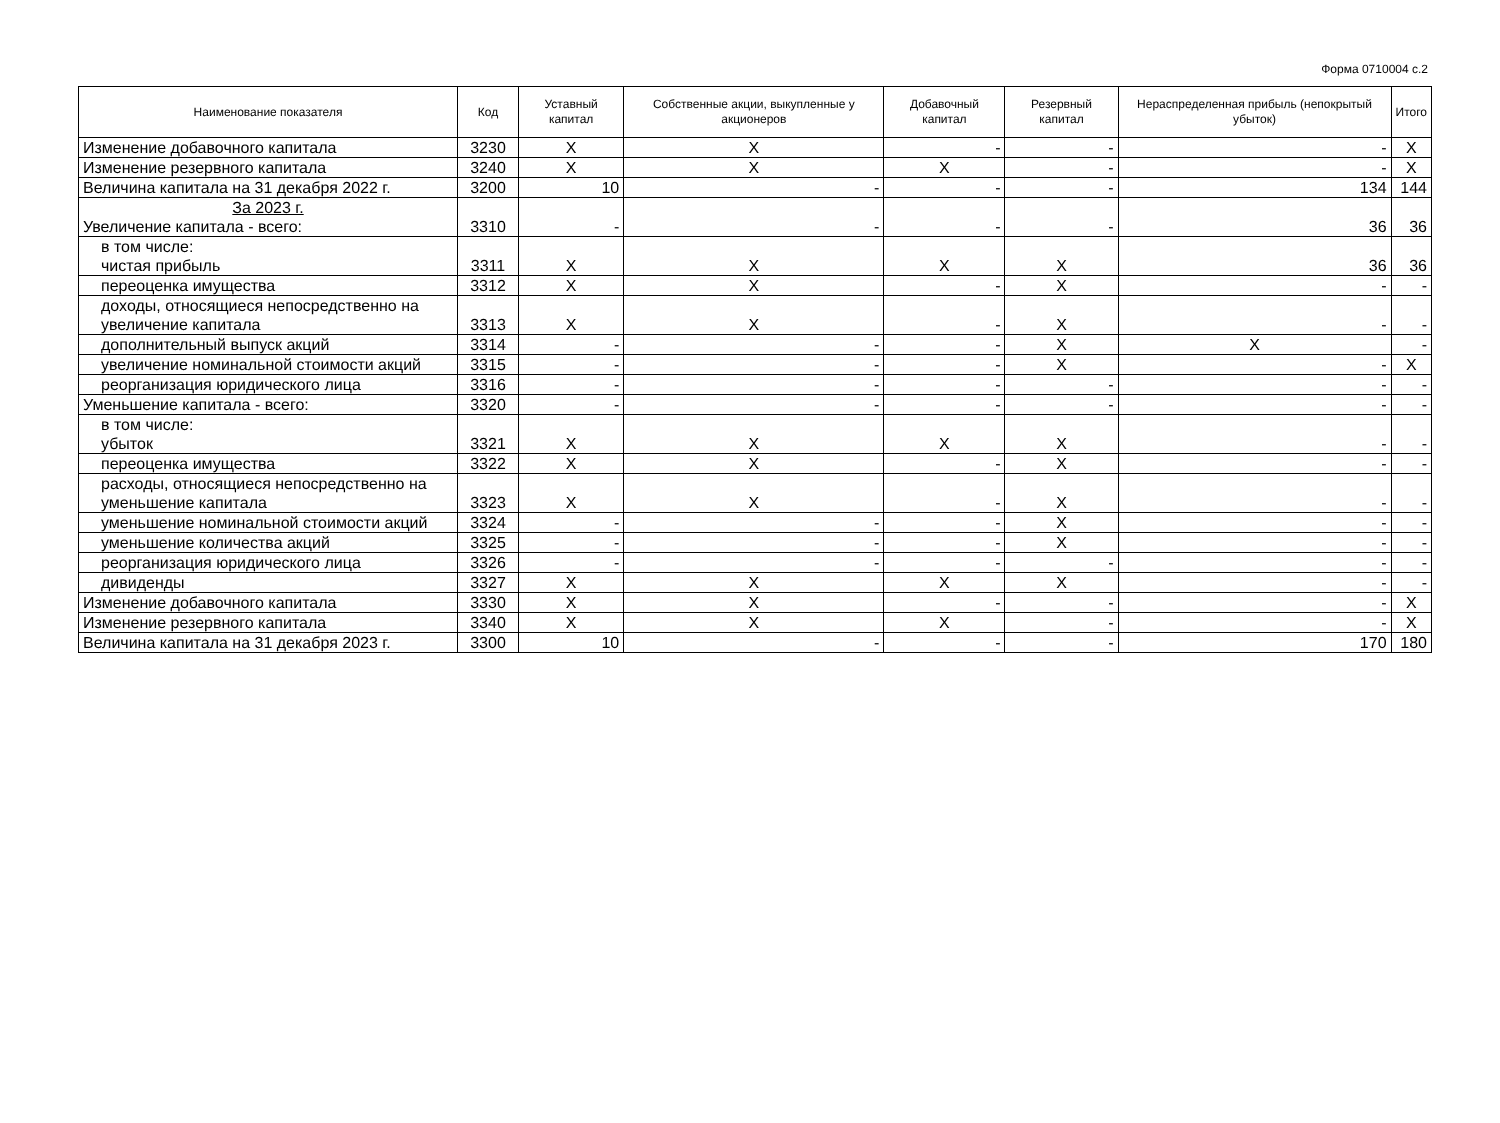Форма 0710004 с.2
| Наименование показателя | Код | Уставный капитал | Собственные акции, выкупленные у акционеров | Добавочный капитал | Резервный капитал | Нераспределенная прибыль (непокрытый убыток) | Итого |
| --- | --- | --- | --- | --- | --- | --- | --- |
| Изменение добавочного капитала | 3230 | X | X | - | - | - | X |
| Изменение резервного капитала | 3240 | X | X | X | - | - | X |
| Величина капитала на 31 декабря 2022 г. | 3200 | 10 | - | - | - | 134 | 144 |
| За 2023 г. Увеличение капитала - всего: | 3310 | - | - | - | - | 36 | 36 |
| в том числе: чистая прибыль | 3311 | X | X | X | X | 36 | 36 |
| переоценка имущества | 3312 | X | X | - | X | - | - |
| доходы, относящиеся непосредственно на увеличение капитала | 3313 | X | X | - | X | - | - |
| дополнительный выпуск акций | 3314 | - | - | - | X | X | - |
| увеличение номинальной стоимости акций | 3315 | - | - | - | X | - | X |
| реорганизация юридического лица | 3316 | - | - | - | - | - | - |
| Уменьшение капитала - всего: | 3320 | - | - | - | - | - | - |
| в том числе: убыток | 3321 | X | X | X | X | - | - |
| переоценка имущества | 3322 | X | X | - | X | - | - |
| расходы, относящиеся непосредственно на уменьшение капитала | 3323 | X | X | - | X | - | - |
| уменьшение номинальной стоимости акций | 3324 | - | - | - | X | - | - |
| уменьшение количества акций | 3325 | - | - | - | X | - | - |
| реорганизация юридического лица | 3326 | - | - | - | - | - | - |
| дивиденды | 3327 | X | X | X | X | - | - |
| Изменение добавочного капитала | 3330 | X | X | - | - | - | X |
| Изменение резервного капитала | 3340 | X | X | X | - | - | X |
| Величина капитала на 31 декабря 2023 г. | 3300 | 10 | - | - | - | 170 | 180 |